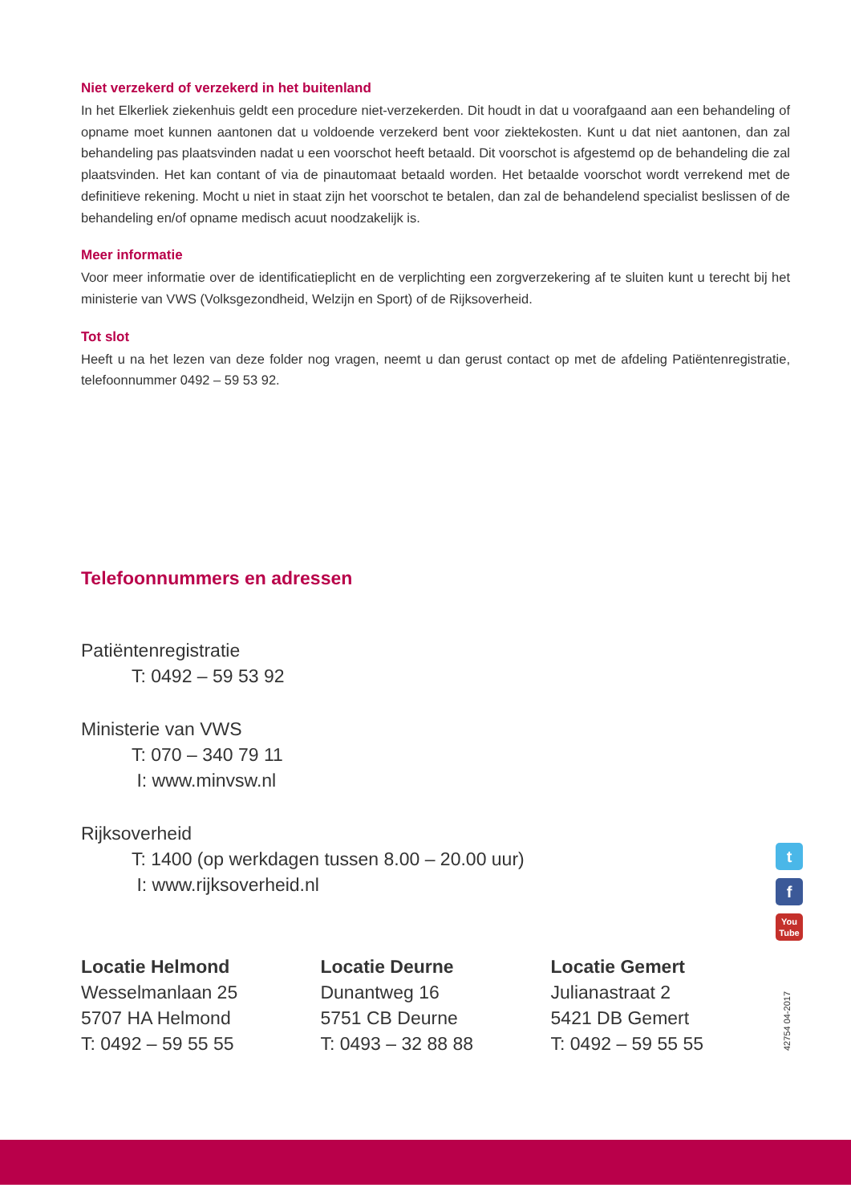Niet verzekerd of verzekerd in het buitenland
In het Elkerliek ziekenhuis geldt een procedure niet-verzekerden. Dit houdt in dat u voorafgaand aan een behandeling of opname moet kunnen aantonen dat u voldoende verzekerd bent voor ziektekosten. Kunt u dat niet aantonen, dan zal behandeling pas plaatsvinden nadat u een voorschot heeft betaald. Dit voorschot is afgestemd op de behandeling die zal plaatsvinden. Het kan contant of via de pinautomaat betaald worden. Het betaalde voorschot wordt verrekend met de definitieve rekening. Mocht u niet in staat zijn het voorschot te betalen, dan zal de behandelend specialist beslissen of de behandeling en/of opname medisch acuut noodzakelijk is.
Meer informatie
Voor meer informatie over de identificatieplicht en de verplichting een zorgverzekering af te sluiten kunt u terecht bij het ministerie van VWS (Volksgezondheid, Welzijn en Sport) of de Rijksoverheid.
Tot slot
Heeft u na het lezen van deze folder nog vragen, neemt u dan gerust contact op met de afdeling Patiëntenregistratie, telefoonnummer 0492 – 59 53 92.
Telefoonnummers en adressen
Patiëntenregistratie
T: 0492 – 59 53 92
Ministerie van VWS
T: 070 – 340 79 11
I: www.minvsw.nl
Rijksoverheid
T: 1400 (op werkdagen tussen 8.00 – 20.00 uur)
I: www.rijksoverheid.nl
Locatie Helmond
Wesselmanlaan 25
5707 HA Helmond
T: 0492 – 59 55 55
Locatie Deurne
Dunantweg 16
5751 CB Deurne
T: 0493 – 32 88 88
Locatie Gemert
Julianastraat 2
5421 DB Gemert
T: 0492 – 59 55 55
t
f
You
Tube
42754 04-2017